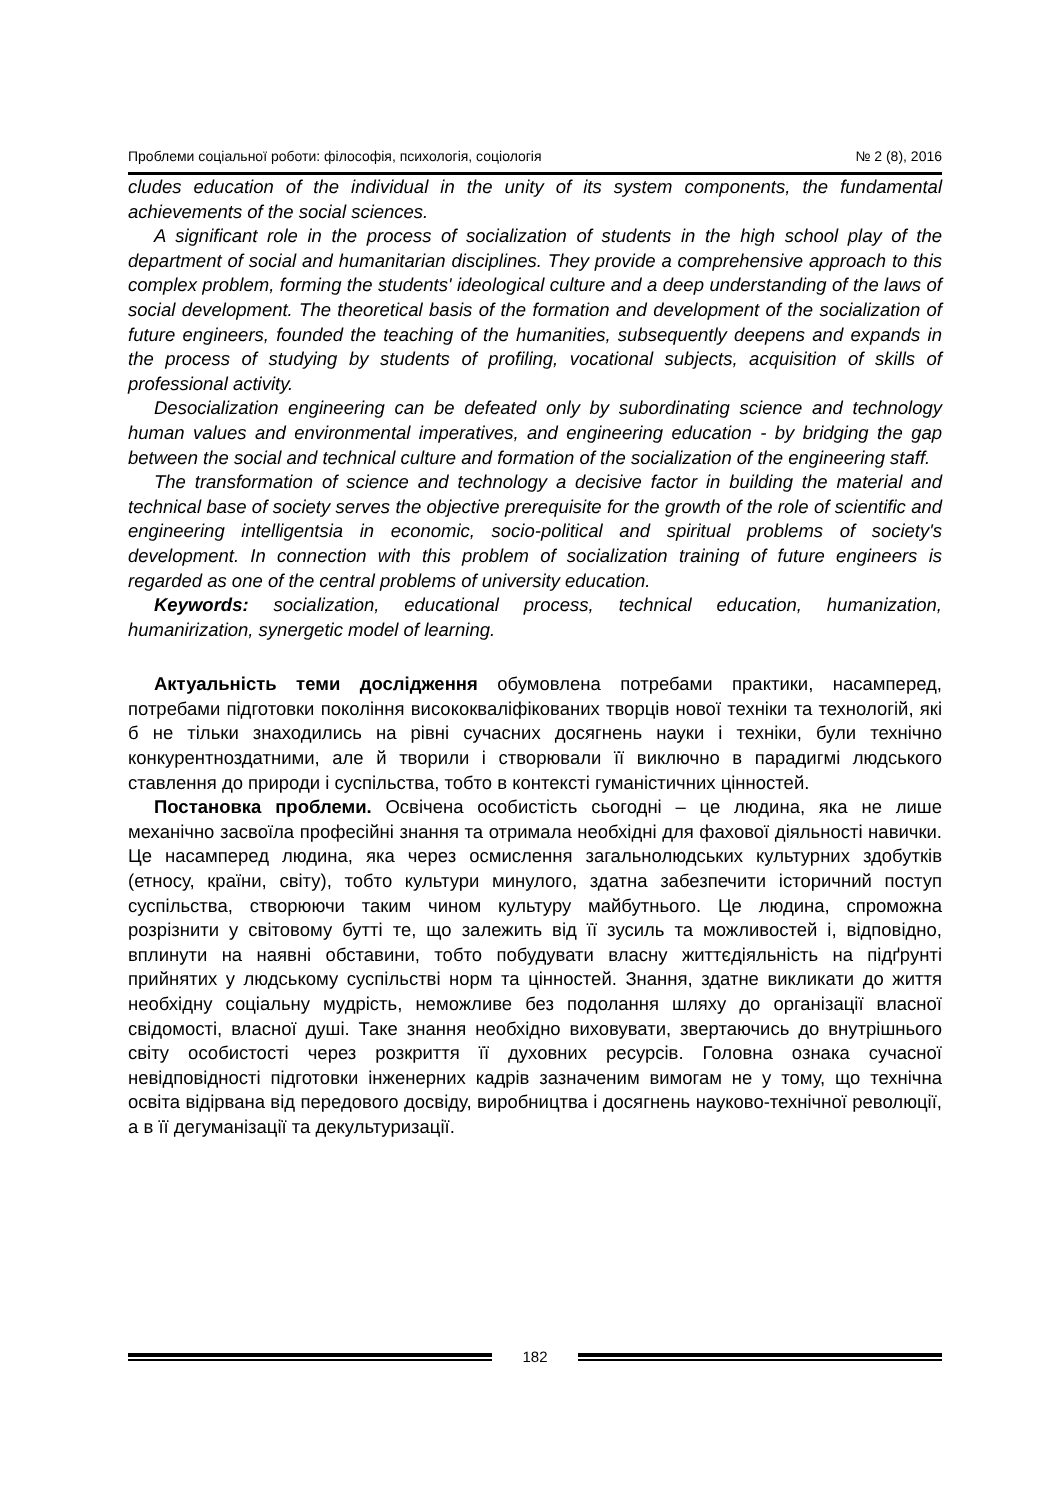Проблеми соціальної роботи: філософія, психологія, соціологія № 2 (8), 2016
cludes education of the individual in the unity of its system components, the fundamental achievements of the social sciences.
A significant role in the process of socialization of students in the high school play of the department of social and humanitarian disciplines. They provide a comprehensive approach to this complex problem, forming the students' ideological culture and a deep understanding of the laws of social development. The theoretical basis of the formation and development of the socialization of future engineers, founded the teaching of the humanities, subsequently deepens and expands in the process of studying by students of profiling, vocational subjects, acquisition of skills of professional activity.
Desocialization engineering can be defeated only by subordinating science and technology human values and environmental imperatives, and engineering education - by bridging the gap between the social and technical culture and formation of the socialization of the engineering staff.
The transformation of science and technology a decisive factor in building the material and technical base of society serves the objective prerequisite for the growth of the role of scientific and engineering intelligentsia in economic, socio-political and spiritual problems of society's development. In connection with this problem of socialization training of future engineers is regarded as one of the central problems of university education.
Keywords: socialization, educational process, technical education, humanization, humanirization, synergetic model of learning.
Актуальність теми дослідження обумовлена потребами практики, насамперед, потребами підготовки покоління висококваліфікованих творців нової техніки та технологій, які б не тільки знаходились на рівні сучасних досягнень науки і техніки, були технічно конкурентноздатними, але й творили і створювали її виключно в парадигмі людського ставлення до природи і суспільства, тобто в контексті гуманістичних цінностей.
Постановка проблеми. Освічена особистість сьогодні – це людина, яка не лише механічно засвоїла професійні знання та отримала необхідні для фахової діяльності навички. Це насамперед людина, яка через осмислення загальнолюдських культурних здобутків (етносу, країни, світу), тобто культури минулого, здатна забезпечити історичний поступ суспільства, створюючи таким чином культуру майбутнього. Це людина, спроможна розрізнити у світовому бутті те, що залежить від її зусиль та можливостей і, відповідно, вплинути на наявні обставини, тобто побудувати власну життєдіяльність на підґрунті прийнятих у людському суспільстві норм та цінностей. Знання, здатне викликати до життя необхідну соціальну мудрість, неможливе без подолання шляху до організації власної свідомості, власної душі. Таке знання необхідно виховувати, звертаючись до внутрішнього світу особистості через розкриття її духовних ресурсів. Головна ознака сучасної невідповідності підготовки інженерних кадрів зазначеним вимогам не у тому, що технічна освіта відірвана від передового досвіду, виробництва і досягнень науково-технічної революції, а в її дегуманізації та декультуризації.
182